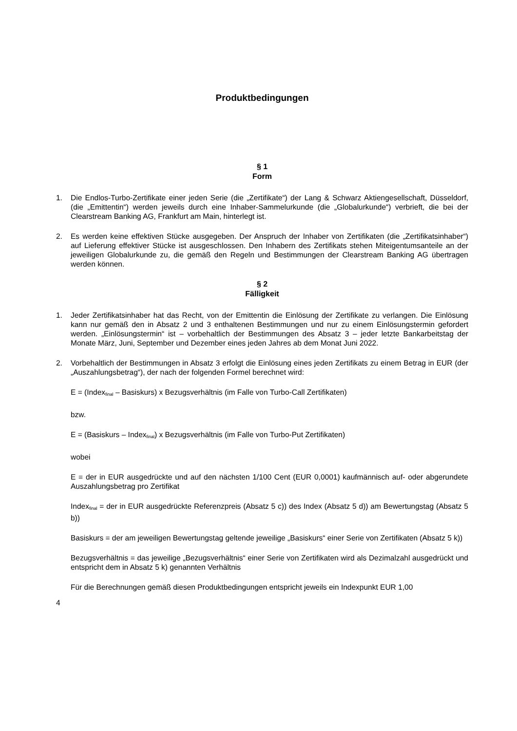Produktbedingungen
§ 1
Form
1. Die Endlos-Turbo-Zertifikate einer jeden Serie (die „Zertifikate“) der Lang & Schwarz Aktiengesellschaft, Düsseldorf, (die „Emittentin“) werden jeweils durch eine Inhaber-Sammelurkunde (die „Globalurkunde“) verbrieft, die bei der Clearstream Banking AG, Frankfurt am Main, hinterlegt ist.
2. Es werden keine effektiven Stücke ausgegeben. Der Anspruch der Inhaber von Zertifikaten (die „Zertifikatsinhaber“) auf Lieferung effektiver Stücke ist ausgeschlossen. Den Inhabern des Zertifikats stehen Miteigentumsanteile an der jeweiligen Globalurkunde zu, die gemäß den Regeln und Bestimmungen der Clearstream Banking AG übertragen werden können.
§ 2
Fälligkeit
1. Jeder Zertifikatsinhaber hat das Recht, von der Emittentin die Einlösung der Zertifikate zu verlangen. Die Einlösung kann nur gemäß den in Absatz 2 und 3 enthaltenen Bestimmungen und nur zu einem Einlösungstermin gefordert werden. „Einlösungstermin“ ist – vorbehaltlich der Bestimmungen des Absatz 3 – jeder letzte Bankarbeitstag der Monate März, Juni, September und Dezember eines jeden Jahres ab dem Monat Juni 2022.
2.
Vorbehaltlich der Bestimmungen in Absatz 3 erfolgt die Einlösung eines jeden Zertifikats zu einem Betrag in EUR (der „Auszahlungsbetrag“), der nach der folgenden Formel berechnet wird:
E = (Index<sub>final</sub> – Basiskurs) x Bezugsverhältnis (im Falle von Turbo-Call Zertifikaten)
bzw.
E = (Basiskurs – Index<sub>final</sub>) x Bezugsverhältnis (im Falle von Turbo-Put Zertifikaten)
wobei
E = der in EUR ausgedrückte und auf den nächsten 1/100 Cent (EUR 0,0001) kaufmännisch auf- oder abgerundete Auszahlungsbetrag pro Zertifikat
Index<sub>final</sub> = der in EUR ausgedrückte Referenzpreis (Absatz 5 c)) des Index (Absatz 5 d)) am Bewertungstag (Absatz 5 b))
Basiskurs = der am jeweiligen Bewertungstag geltende jeweilige „Basiskurs“ einer Serie von Zertifikaten (Absatz 5 k))
Bezugsverhältnis = das jeweilige „Bezugsverhältnis“ einer Serie von Zertifikaten wird als Dezimalzahl ausgedrückt und entspricht dem in Absatz 5 k) genannten Verhältnis
Für die Berechnungen gemäß diesen Produktbedingungen entspricht jeweils ein Indexpunkt EUR 1,00
4